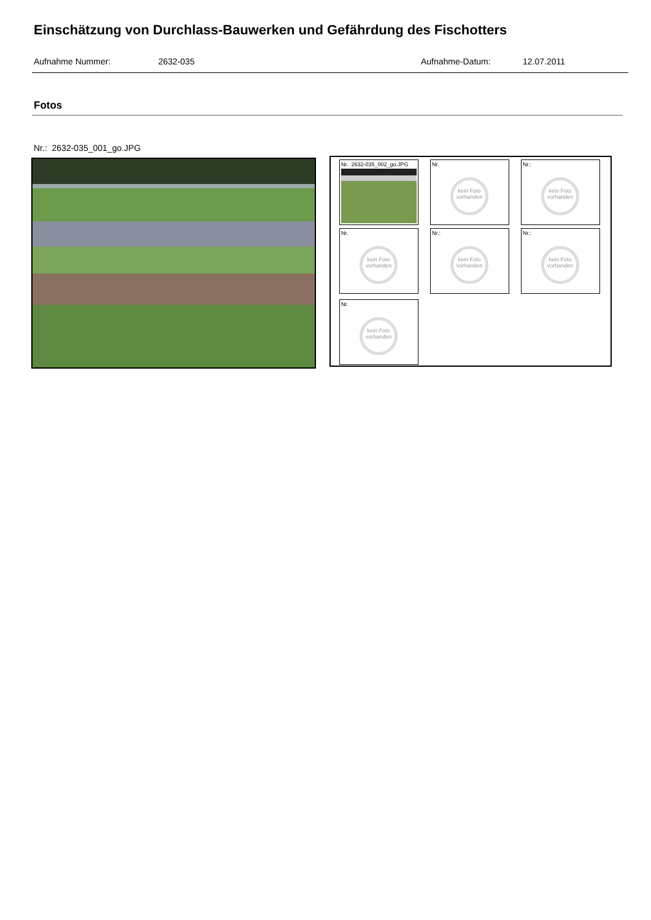Einschätzung von Durchlass-Bauwerken und Gefährdung des Fischotters
Aufnahme Nummer: 2632-035 Aufnahme-Datum: 12.07.2011
Fotos
Nr.: 2632-035_001_go.JPG
Nr. 2632-035_002_go.JPG
Nr.
kein Foto vorhanden
Nr.:
kein Foto vorhanden
Nr.
kein Foto vorhanden
Nr.:
kein Foto vorhanden
Nr.:
kein Foto vorhanden
Nr.
kein Foto vorhanden